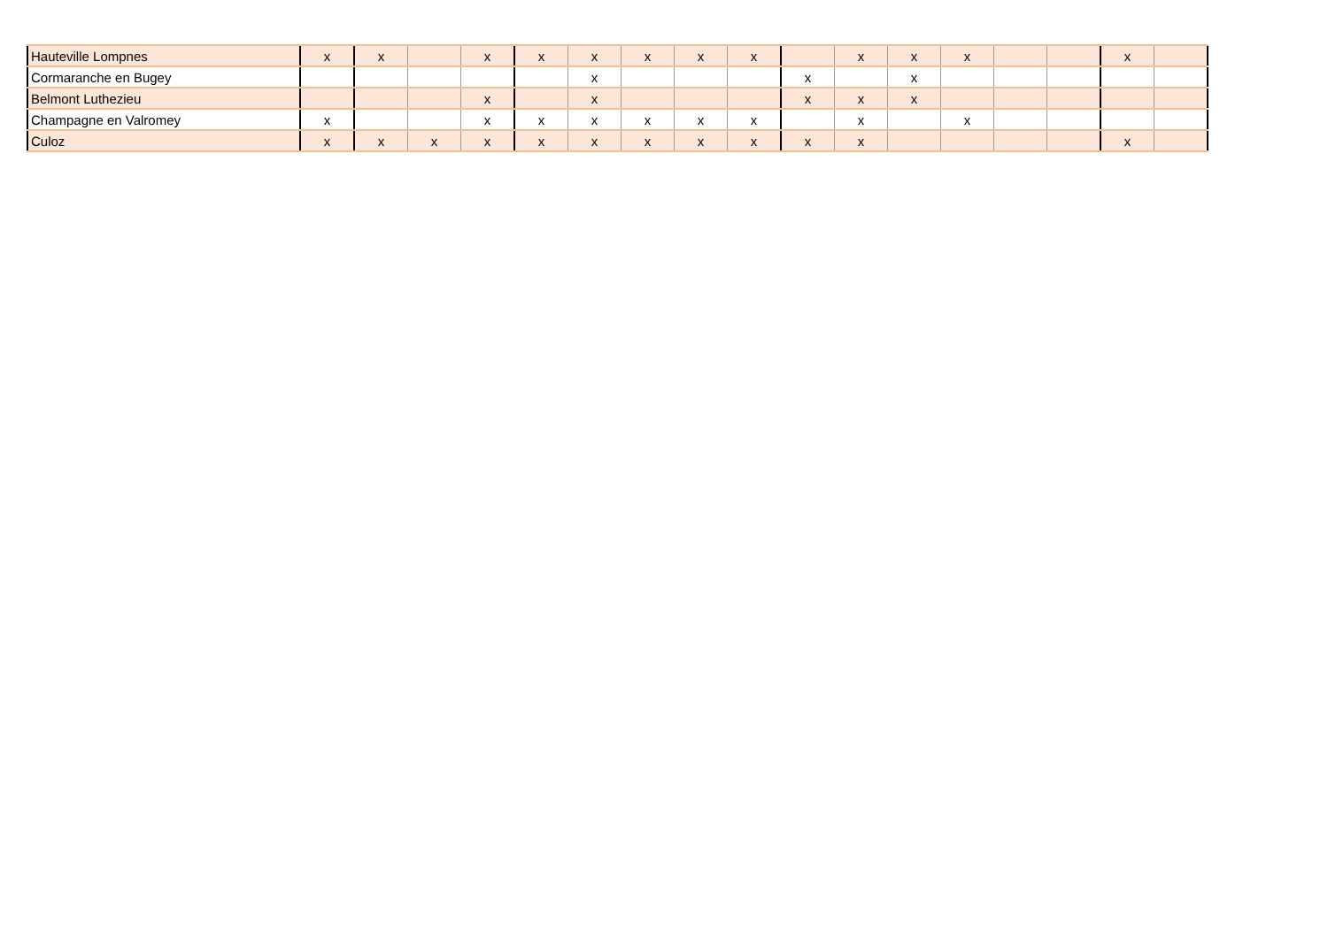| Hauteville Lompnes | x | x | | x | x | x | x | x | x | | x | x | x | | | x | |
| Cormaranche en Bugey | | | | | | x | | | | x | | x | | | | | |
| Belmont Luthezieu | | | | x | | x | | | | x | x | x | | | | | |
| Champagne en Valromey | x | | | x | x | x | x | x | x | | x | | x | | | | |
| Culoz | x | x | x | x | x | x | x | x | x | x | x | | | | | x | |